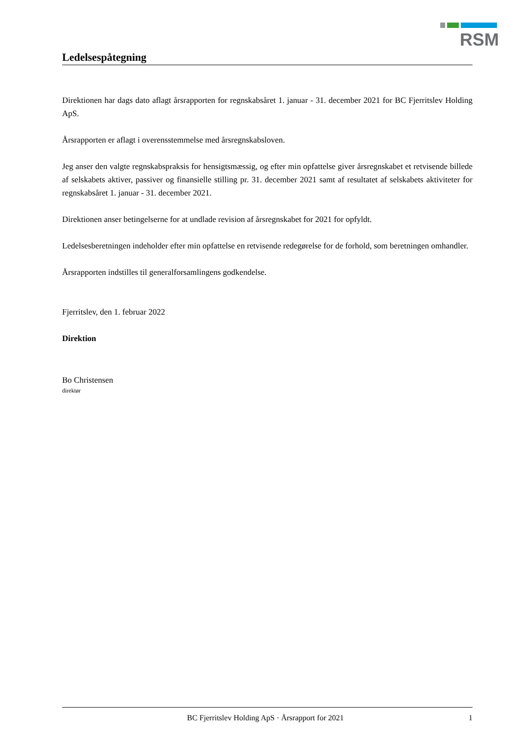RSM
Ledelsespåtegning
Direktionen har dags dato aflagt årsrapporten for regnskabsåret 1. januar - 31. december 2021 for BC Fjerritslev Holding ApS.
Årsrapporten er aflagt i overensstemmelse med årsregnskabsloven.
Jeg anser den valgte regnskabspraksis for hensigtsmæssig, og efter min opfattelse giver årsregnskabet et retvisende billede af selskabets aktiver, passiver og finansielle stilling pr. 31. december 2021 samt af resultatet af selskabets aktiviteter for regnskabsåret 1. januar - 31. december 2021.
Direktionen anser betingelserne for at undlade revision af årsregnskabet for 2021 for opfyldt.
Ledelsesberetningen indeholder efter min opfattelse en retvisende redegørelse for de forhold, som beretningen omhandler.
Årsrapporten indstilles til generalforsamlingens godkendelse.
Fjerritslev, den 1. februar 2022
Direktion
Bo Christensen
direktør
BC Fjerritslev Holding ApS · Årsrapport for 2021 1